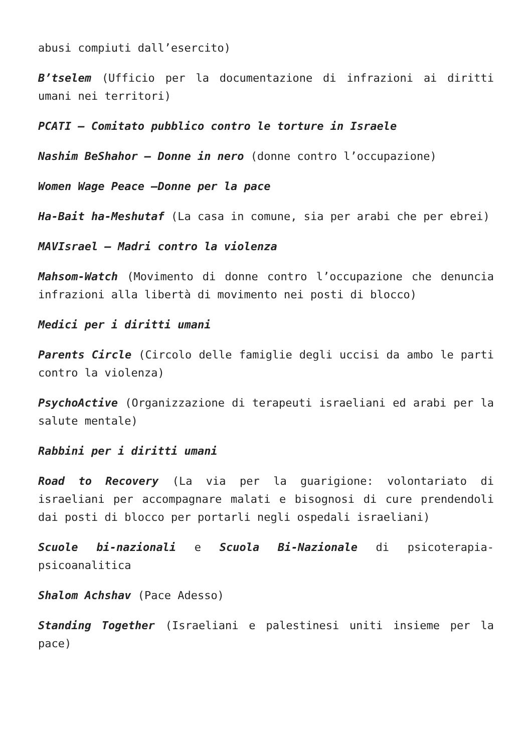abusi compiuti dall’esercito)
B’tselem (Ufficio per la documentazione di infrazioni ai diritti umani nei territori)
PCATI – Comitato pubblico contro le torture in Israele
Nashim BeShahor – Donne in nero (donne contro l’occupazione)
Women Wage Peace –Donne per la pace
Ha-Bait ha-Meshutaf (La casa in comune, sia per arabi che per ebrei)
MAVIsrael – Madri contro la violenza
Mahsom-Watch (Movimento di donne contro l’occupazione che denuncia infrazioni alla libertà di movimento nei posti di blocco)
Medici per i diritti umani
Parents Circle (Circolo delle famiglie degli uccisi da ambo le parti contro la violenza)
PsychoActive (Organizzazione di terapeuti israeliani ed arabi per la salute mentale)
Rabbini per i diritti umani
Road to Recovery (La via per la guarigione: volontariato di israeliani per accompagnare malati e bisognosi di cure prendendoli dai posti di blocco per portarli negli ospedali israeliani)
Scuole bi-nazionali e Scuola Bi-Nazionale di psicoterapia-psicoanalitica
Shalom Achshav (Pace Adesso)
Standing Together (Israeliani e palestinesi uniti insieme per la pace)